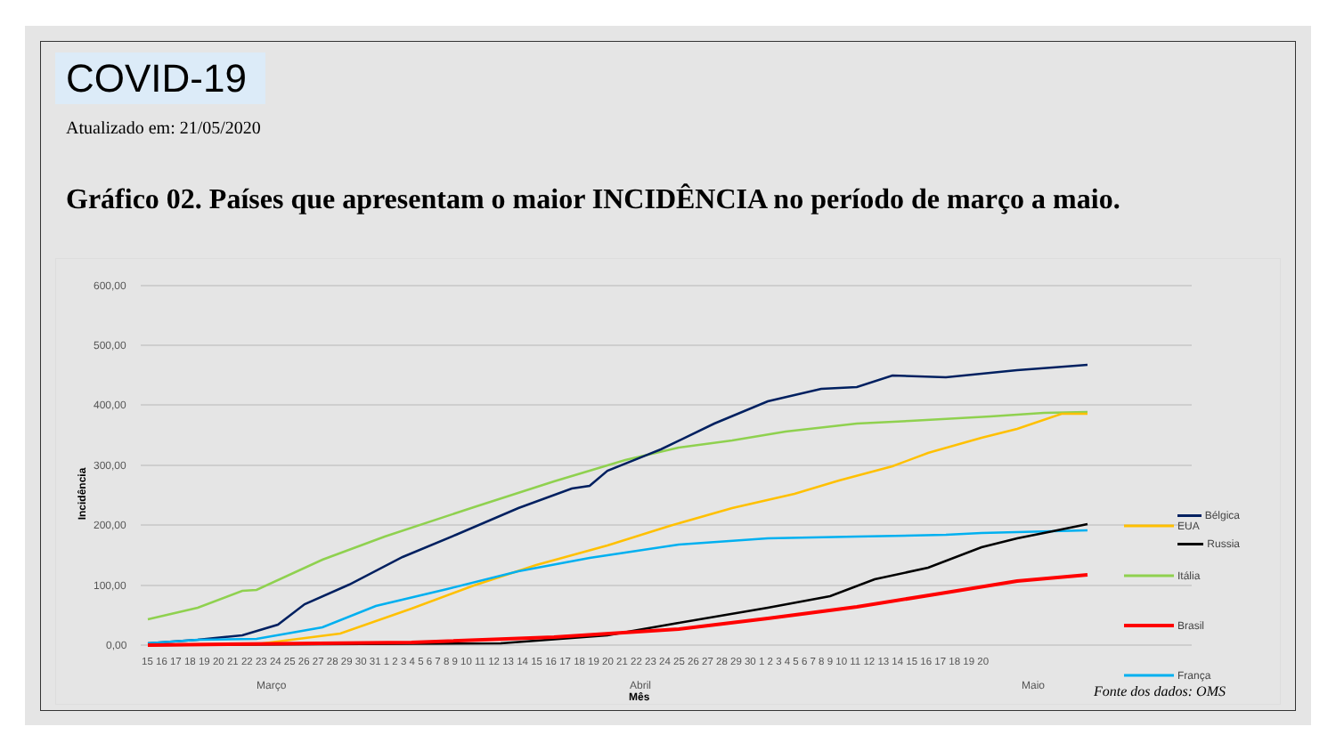COVID-19
Atualizado em: 21/05/2020
Gráfico 02. Países que apresentam o maior INCIDÊNCIA no período de março a maio.
600,00
500,00
400,00
300,00
200,00
100,00
0,00
Incidência
15 16 17 18 19 20 21 22 23 24 25 26 27 28 29 30 31 1 2 3 4 5 6 7 8 9 10 11 12 13 14 15 16 17 18 19 20 21 22 23 24 25 26 27 28 29 30 1 2 3 4 5 6 7 8 9 10 11 12 13 14 15 16 17 18 19 20
Março
Abril
Maio
Mês
EUA
Itália
Brasil
França
Bélgica
Russia
Fonte dos dados: OMS